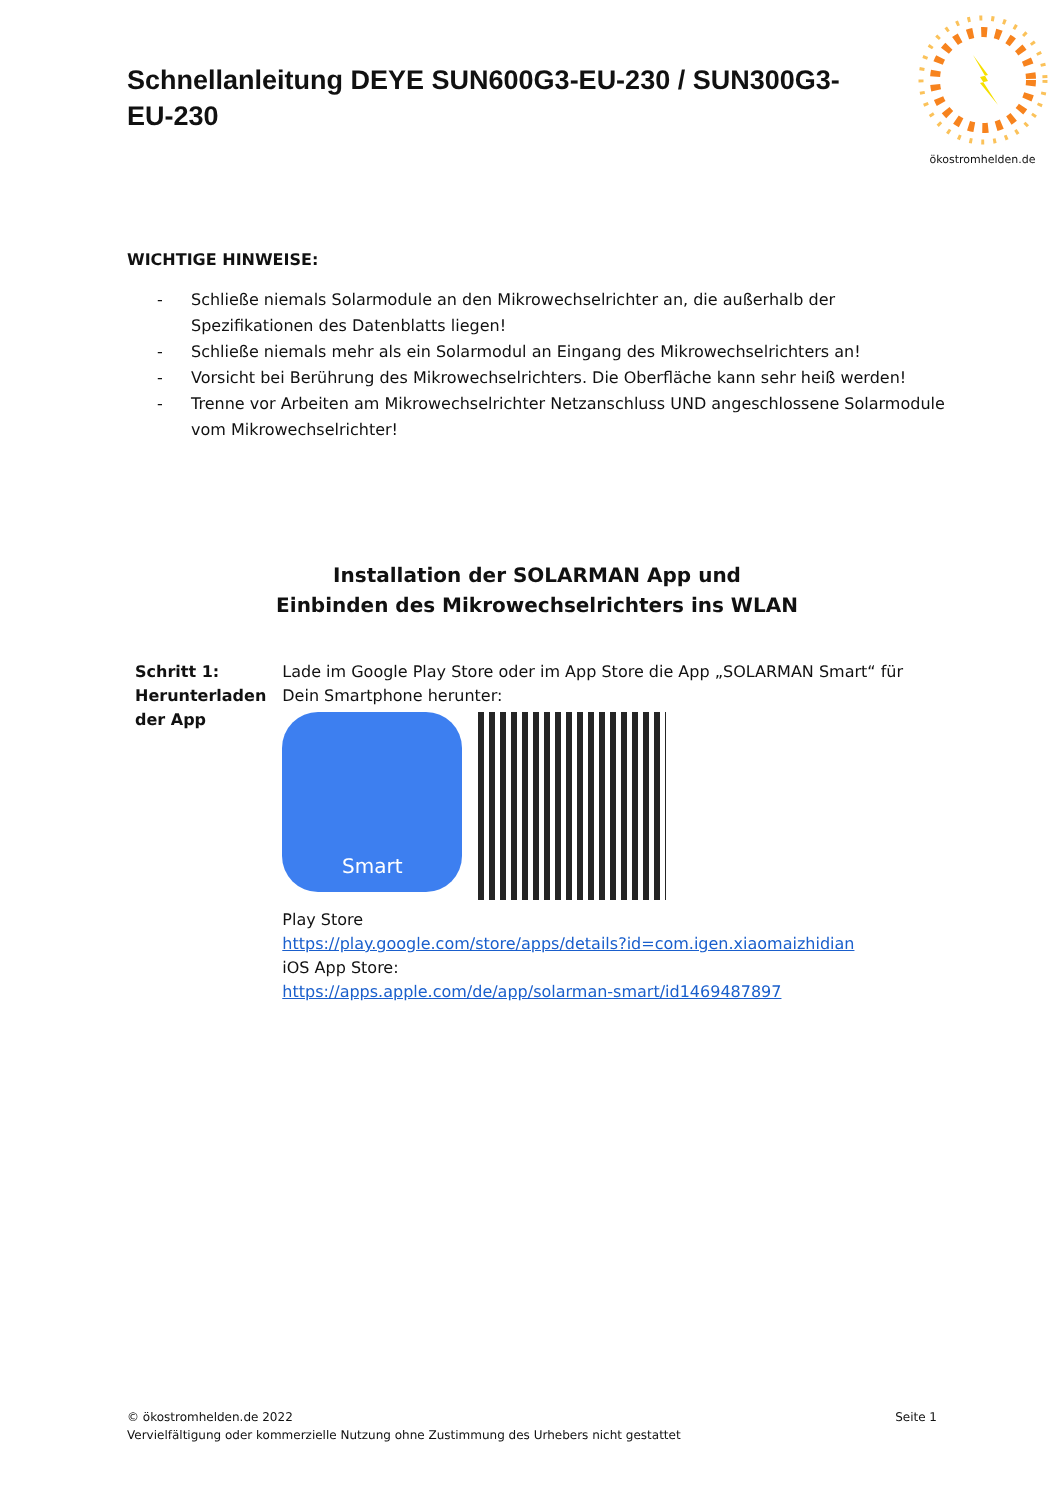Schnellanleitung DEYE SUN600G3-EU-230 / SUN300G3-EU-230
ökostromhelden.de
WICHTIGE HINWEISE:
- Schließe niemals Solarmodule an den Mikrowechselrichter an, die außerhalb der Spezifikationen des Datenblatts liegen!
- Schließe niemals mehr als ein Solarmodul an Eingang des Mikrowechselrichters an!
- Vorsicht bei Berührung des Mikrowechselrichters. Die Oberfläche kann sehr heiß werden!
- Trenne vor Arbeiten am Mikrowechselrichter Netzanschluss UND angeschlossene Solarmodule vom Mikrowechselrichter!
Installation der SOLARMAN App und
Einbinden des Mikrowechselrichters ins WLAN
| Schritt 1: Herunterladen der App | Lade im Google Play Store oder im App Store die App „SOLARMAN Smart“ für Dein Smartphone herunter: Smart Play Store https://play.google.com/store/apps/details?id=com.igen.xiaomaizhidian iOS App Store: https://apps.apple.com/de/app/solarman-smart/id1469487897 |
© ökostromhelden.de 2022 Seite 1
Vervielfältigung oder kommerzielle Nutzung ohne Zustimmung des Urhebers nicht gestattet